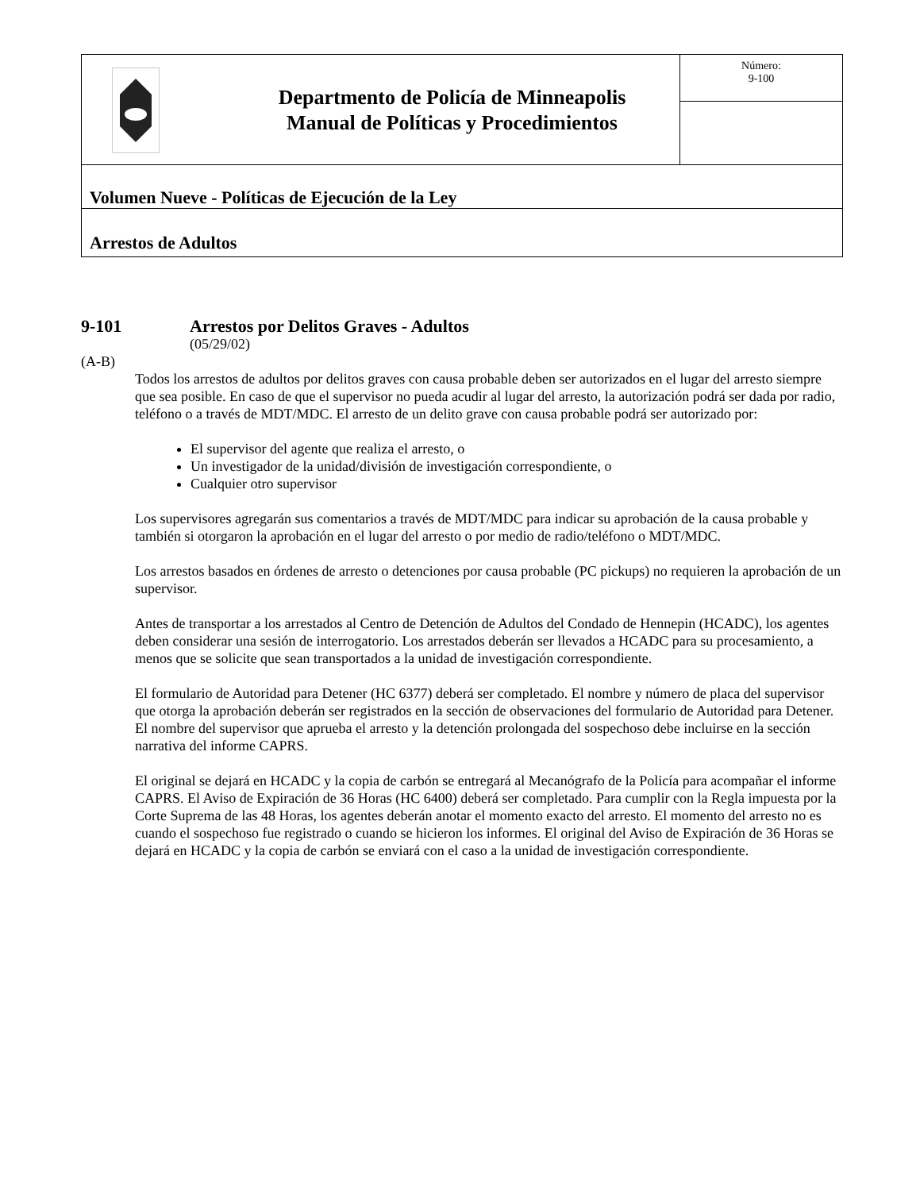| | Departmento de Policía de Minneapolis Manual de Políticas y Procedimientos | Número: 9-100 |
| Volumen Nueve - Políticas de Ejecución de la Ley | | |
| Arrestos de Adultos | | |
9-101 Arrestos por Delitos Graves - Adultos
(05/29/02)
(A-B)
Todos los arrestos de adultos por delitos graves con causa probable deben ser autorizados en el lugar del arresto siempre que sea posible. En caso de que el supervisor no pueda acudir al lugar del arresto, la autorización podrá ser dada por radio, teléfono o a través de MDT/MDC. El arresto de un delito grave con causa probable podrá ser autorizado por:
El supervisor del agente que realiza el arresto, o
Un investigador de la unidad/división de investigación correspondiente, o
Cualquier otro supervisor
Los supervisores agregarán sus comentarios a través de MDT/MDC para indicar su aprobación de la causa probable y también si otorgaron la aprobación en el lugar del arresto o por medio de radio/teléfono o MDT/MDC.
Los arrestos basados en órdenes de arresto o detenciones por causa probable (PC pickups) no requieren la aprobación de un supervisor.
Antes de transportar a los arrestados al Centro de Detención de Adultos del Condado de Hennepin (HCADC), los agentes deben considerar una sesión de interrogatorio. Los arrestados deberán ser llevados a HCADC para su procesamiento, a menos que se solicite que sean transportados a la unidad de investigación correspondiente.
El formulario de Autoridad para Detener (HC 6377) deberá ser completado. El nombre y número de placa del supervisor que otorga la aprobación deberán ser registrados en la sección de observaciones del formulario de Autoridad para Detener. El nombre del supervisor que aprueba el arresto y la detención prolongada del sospechoso debe incluirse en la sección narrativa del informe CAPRS.
El original se dejará en HCADC y la copia de carbón se entregará al Mecanógrafo de la Policía para acompañar el informe CAPRS. El Aviso de Expiración de 36 Horas (HC 6400) deberá ser completado. Para cumplir con la Regla impuesta por la Corte Suprema de las 48 Horas, los agentes deberán anotar el momento exacto del arresto. El momento del arresto no es cuando el sospechoso fue registrado o cuando se hicieron los informes. El original del Aviso de Expiración de 36 Horas se dejará en HCADC y la copia de carbón se enviará con el caso a la unidad de investigación correspondiente.